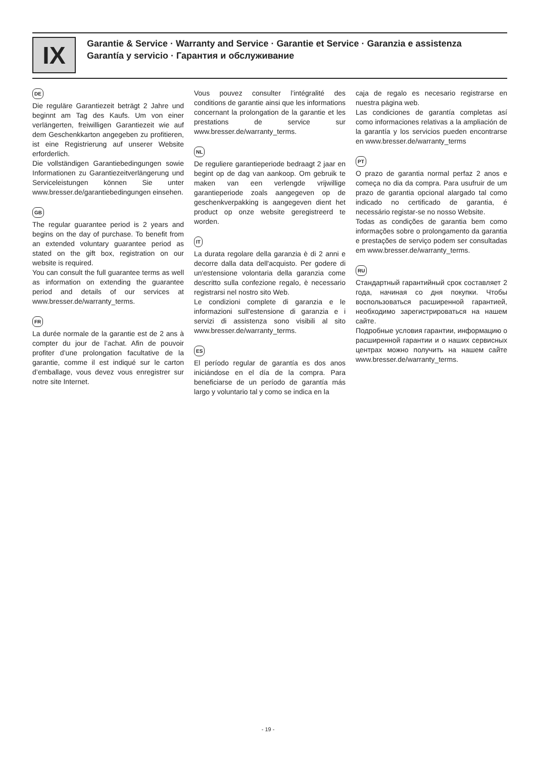IX
Garantie & Service · Warranty and Service · Garantie et Service · Garanzia e assistenza
Garantía y servicio · Гарантия и обслуживание
DE
Die reguläre Garantiezeit beträgt 2 Jahre und beginnt am Tag des Kaufs. Um von einer verlängerten, freiwilligen Garantiezeit wie auf dem Geschenkkarton angegeben zu profitieren, ist eine Registrierung auf unserer Website erforderlich.
Die vollständigen Garantiebedingungen sowie Informationen zu Garantiezeitverlängerung und Serviceleistungen können Sie unter www.bresser.de/garantiebedingungen einsehen.
GB
The regular guarantee period is 2 years and begins on the day of purchase. To benefit from an extended voluntary guarantee period as stated on the gift box, registration on our website is required.
You can consult the full guarantee terms as well as information on extending the guarantee period and details of our services at www.bresser.de/warranty_terms.
FR
La durée normale de la garantie est de 2 ans à compter du jour de l’achat. Afin de pouvoir profiter d’une prolongation facultative de la garantie, comme il est indiqué sur le carton d’emballage, vous devez vous enregistrer sur notre site Internet.
Vous pouvez consulter l’intégralité des conditions de garantie ainsi que les informations concernant la prolongation de la garantie et les prestations de service sur www.bresser.de/warranty_terms.
NL
De reguliere garantieperiode bedraagt 2 jaar en begint op de dag van aankoop. Om gebruik te maken van een verlengde vrijwillige garantieperiode zoals aangegeven op de geschenkverpakking is aangegeven dient het product op onze website geregistreerd te worden.
IT
La durata regolare della garanzia è di 2 anni e decorre dalla data dell'acquisto. Per godere di un'estensione volontaria della garanzia come descritto sulla confezione regalo, è necessario registrarsi nel nostro sito Web.
Le condizioni complete di garanzia e le informazioni sull'estensione di garanzia e i servizi di assistenza sono visibili al sito www.bresser.de/warranty_terms.
ES
El período regular de garantía es dos anos iniciándose en el día de la compra. Para beneficiarse de un período de garantía más largo y voluntario tal y como se indica en la
caja de regalo es necesario registrarse en nuestra página web.
Las condiciones de garantía completas así como informaciones relativas a la ampliación de la garantía y los servicios pueden encontrarse en www.bresser.de/warranty_terms
PT
O prazo de garantia normal perfaz 2 anos e começa no dia da compra. Para usufruir de um prazo de garantia opcional alargado tal como indicado no certificado de garantia, é necessário registar-se no nosso Website.
Todas as condições de garantia bem como informações sobre o prolongamento da garantia e prestações de serviço podem ser consultadas em www.bresser.de/warranty_terms.
RU
Стандартный гарантийный срок составляет 2 года, начиная со дня покупки. Чтобы воспользоваться расширенной гарантией, необходимо зарегистрироваться на нашем сайте.
Подробные условия гарантии, информацию о расширенной гарантии и о наших сервисных центрах можно получить на нашем сайте www.bresser.de/warranty_terms.
- 19 -